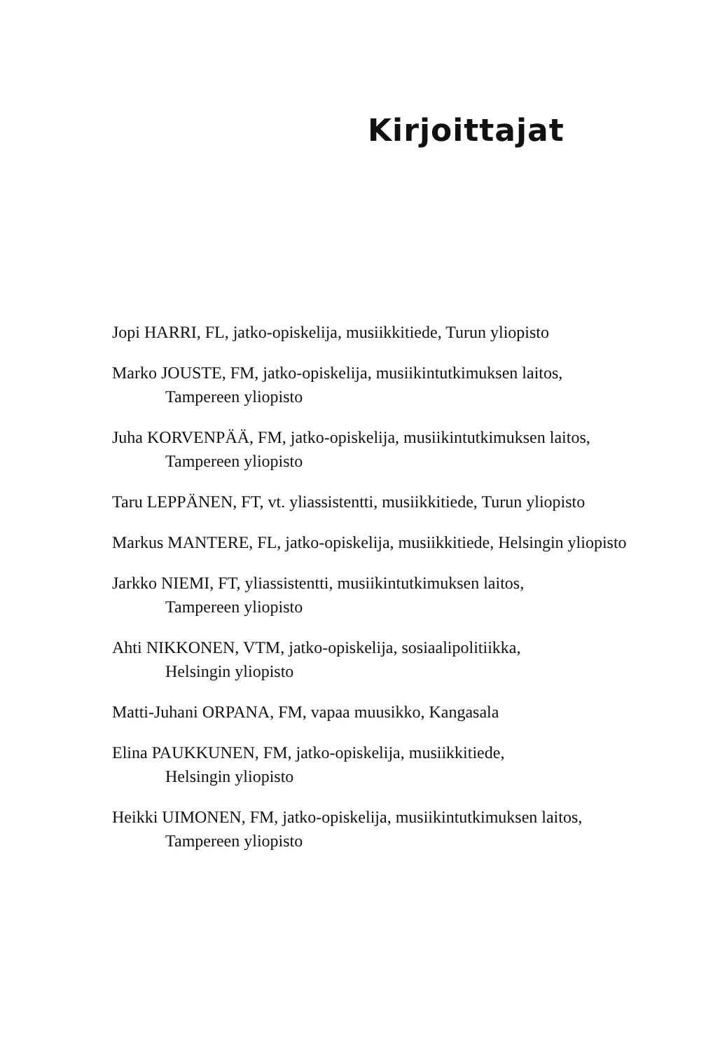Kirjoittajat
Jopi HARRI, FL, jatko-opiskelija, musiikkitiede, Turun yliopisto
Marko JOUSTE, FM, jatko-opiskelija, musiikintutkimuksen laitos,
Tampereen yliopisto
Juha KORVENPÄÄ, FM, jatko-opiskelija, musiikintutkimuksen laitos,
Tampereen yliopisto
Taru LEPPÄNEN, FT, vt. yliassistentti, musiikkitiede, Turun yliopisto
Markus MANTERE, FL, jatko-opiskelija, musiikkitiede, Helsingin yliopisto
Jarkko NIEMI, FT, yliassistentti, musiikintutkimuksen laitos,
Tampereen yliopisto
Ahti NIKKONEN, VTM, jatko-opiskelija, sosiaalipolitiikka,
Helsingin yliopisto
Matti-Juhani ORPANA, FM, vapaa muusikko, Kangasala
Elina PAUKKUNEN, FM, jatko-opiskelija, musiikkitiede,
Helsingin yliopisto
Heikki UIMONEN, FM, jatko-opiskelija, musiikintutkimuksen laitos,
Tampereen yliopisto